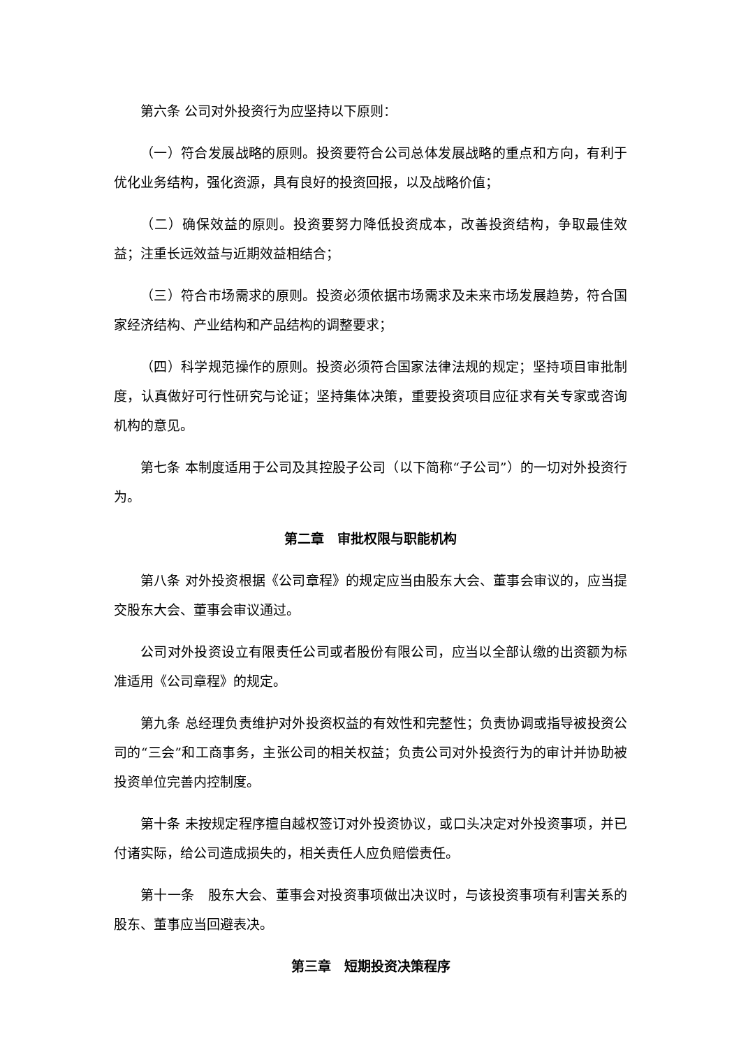第六条 公司对外投资行为应坚持以下原则：
（一）符合发展战略的原则。投资要符合公司总体发展战略的重点和方向，有利于优化业务结构，强化资源，具有良好的投资回报，以及战略价值；
（二）确保效益的原则。投资要努力降低投资成本，改善投资结构，争取最佳效益；注重长远效益与近期效益相结合；
（三）符合市场需求的原则。投资必须依据市场需求及未来市场发展趋势，符合国家经济结构、产业结构和产品结构的调整要求；
（四）科学规范操作的原则。投资必须符合国家法律法规的规定；坚持项目审批制度，认真做好可行性研究与论证；坚持集体决策，重要投资项目应征求有关专家或咨询机构的意见。
第七条 本制度适用于公司及其控股子公司（以下简称“子公司”）的一切对外投资行为。
第二章　审批权限与职能机构
第八条 对外投资根据《公司章程》的规定应当由股东大会、董事会审议的，应当提交股东大会、董事会审议通过。
公司对外投资设立有限责任公司或者股份有限公司，应当以全部认缴的出资额为标准适用《公司章程》的规定。
第九条 总经理负责维护对外投资权益的有效性和完整性；负责协调或指导被投资公司的“三会”和工商事务，主张公司的相关权益；负责公司对外投资行为的审计并协助被投资单位完善内控制度。
第十条 未按规定程序擅自越权签订对外投资协议，或口头决定对外投资事项，并已付诸实际，给公司造成损失的，相关责任人应负赔偿责任。
第十一条　股东大会、董事会对投资事项做出决议时，与该投资事项有利害关系的股东、董事应当回避表决。
第三章　短期投资决策程序